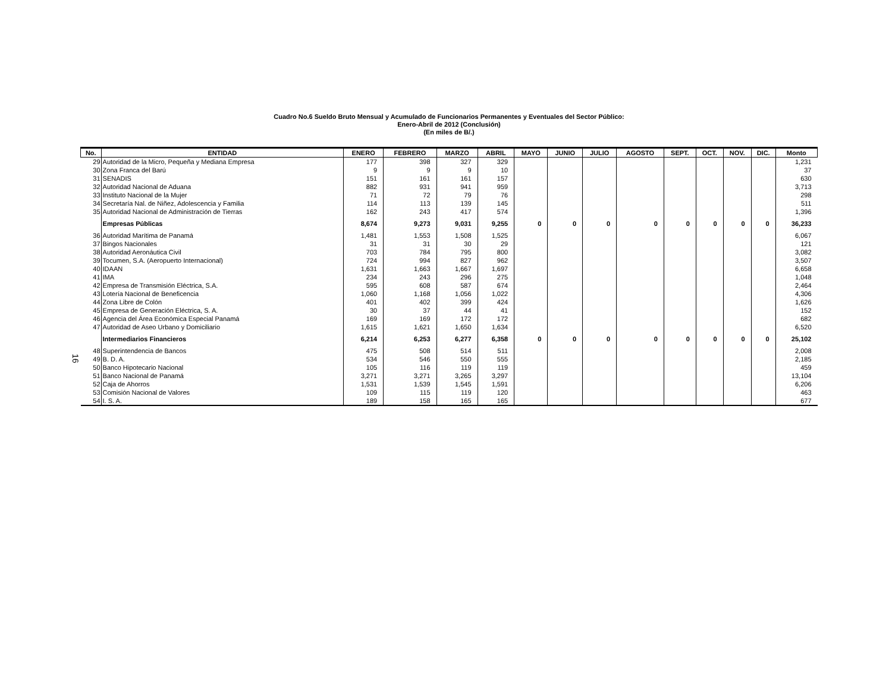16
Cuadro No.6 Sueldo Bruto Mensual y Acumulado de Funcionarios Permanentes y Eventuales del Sector Público:
Enero-Abril de 2012 (Conclusión)
(En miles de B/.)
| No. | ENTIDAD | ENERO | FEBRERO | MARZO | ABRIL | MAYO | JUNIO | JULIO | AGOSTO | SEPT. | OCT. | NOV. | DIC. | Monto |
| --- | --- | --- | --- | --- | --- | --- | --- | --- | --- | --- | --- | --- | --- | --- |
| 29 | Autoridad de la Micro, Pequeña y Mediana Empresa | 177 | 398 | 327 | 329 | | | | | | | | | 1,231 |
| 30 | Zona Franca del Barú | 9 | 9 | 9 | 10 | | | | | | | | | 37 |
| 31 | SENADIS | 151 | 161 | 161 | 157 | | | | | | | | | 630 |
| 32 | Autoridad Nacional de Aduana | 882 | 931 | 941 | 959 | | | | | | | | | 3,713 |
| 33 | Instituto Nacional de la Mujer | 71 | 72 | 79 | 76 | | | | | | | | | 298 |
| 34 | Secretaría Nal. de Niñez, Adolescencia y Familia | 114 | 113 | 139 | 145 | | | | | | | | | 511 |
| 35 | Autoridad Nacional de Administración de Tierras | 162 | 243 | 417 | 574 | | | | | | | | | 1,396 |
| | Empresas Públicas | 8,674 | 9,273 | 9,031 | 9,255 | 0 | 0 | 0 | 0 | 0 | 0 | 0 | 0 | 36,233 |
| 36 | Autoridad Marítima de Panamá | 1,481 | 1,553 | 1,508 | 1,525 | | | | | | | | | 6,067 |
| 37 | Bingos Nacionales | 31 | 31 | 30 | 29 | | | | | | | | | 121 |
| 38 | Autoridad Aeronáutica Civil | 703 | 784 | 795 | 800 | | | | | | | | | 3,082 |
| 39 | Tocumen, S.A. (Aeropuerto Internacional) | 724 | 994 | 827 | 962 | | | | | | | | | 3,507 |
| 40 | IDAAN | 1,631 | 1,663 | 1,667 | 1,697 | | | | | | | | | 6,658 |
| 41 | IMA | 234 | 243 | 296 | 275 | | | | | | | | | 1,048 |
| 42 | Empresa de Transmisión Eléctrica, S.A. | 595 | 608 | 587 | 674 | | | | | | | | | 2,464 |
| 43 | Lotería Nacional de Beneficencia | 1,060 | 1,168 | 1,056 | 1,022 | | | | | | | | | 4,306 |
| 44 | Zona Libre de Colón | 401 | 402 | 399 | 424 | | | | | | | | | 1,626 |
| 45 | Empresa de Generación Eléctrica, S. A. | 30 | 37 | 44 | 41 | | | | | | | | | 152 |
| 46 | Agencia del Área Económica Especial Panamá | 169 | 169 | 172 | 172 | | | | | | | | | 682 |
| 47 | Autoridad de Aseo Urbano y Domiciliario | 1,615 | 1,621 | 1,650 | 1,634 | | | | | | | | | 6,520 |
| | Intermediarios Financieros | 6,214 | 6,253 | 6,277 | 6,358 | 0 | 0 | 0 | 0 | 0 | 0 | 0 | 0 | 25,102 |
| 48 | Superintendencia de Bancos | 475 | 508 | 514 | 511 | | | | | | | | | 2,008 |
| 49 | B. D. A. | 534 | 546 | 550 | 555 | | | | | | | | | 2,185 |
| 50 | Banco Hipotecario Nacional | 105 | 116 | 119 | 119 | | | | | | | | | 459 |
| 51 | Banco Nacional de Panamá | 3,271 | 3,271 | 3,265 | 3,297 | | | | | | | | | 13,104 |
| 52 | Caja de Ahorros | 1,531 | 1,539 | 1,545 | 1,591 | | | | | | | | | 6,206 |
| 53 | Comisión Nacional de Valores | 109 | 115 | 119 | 120 | | | | | | | | | 463 |
| 54 | I. S. A. | 189 | 158 | 165 | 165 | | | | | | | | | 677 |